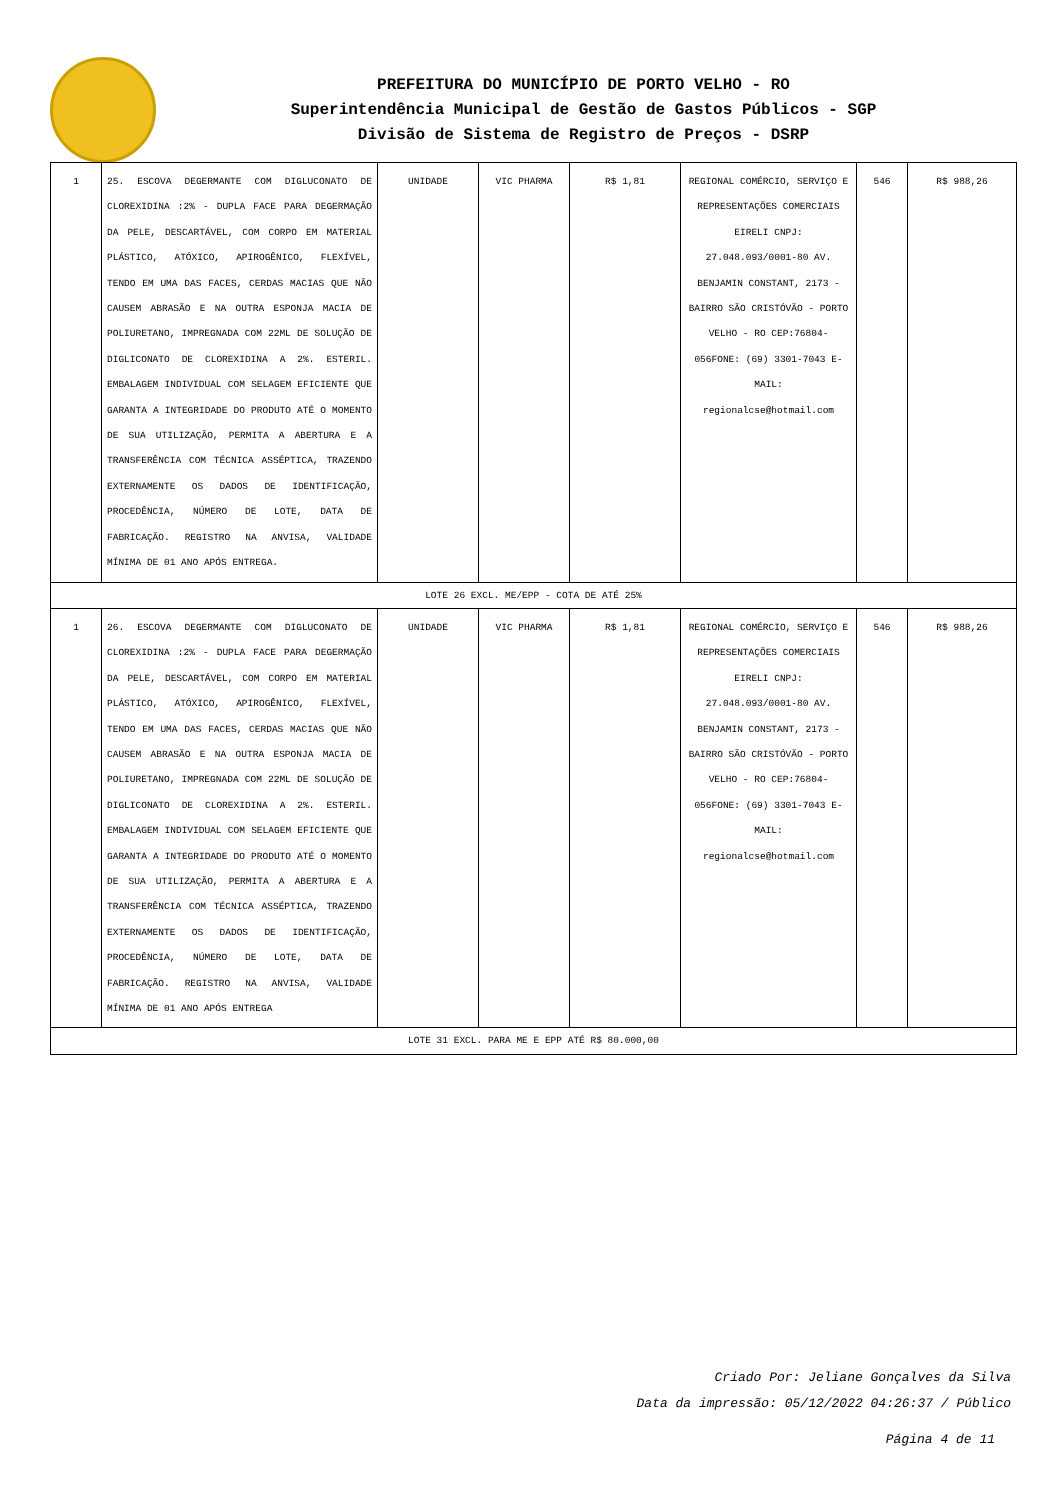PREFEITURA DO MUNICÍPIO DE PORTO VELHO - RO
Superintendência Municipal de Gestão de Gastos Públicos - SGP
Divisão de Sistema de Registro de Preços - DSRP
| 1 | 25. ESCOVA DEGERMANTE COM DIGLUCONATO DE CLOREXIDINA :2% - DUPLA FACE PARA DEGERMAÇÃO DA PELE, DESCARTÁVEL, COM CORPO EM MATERIAL PLÁSTICO, ATÓXICO, APIROGÊNICO, FLEXÍVEL, TENDO EM UMA DAS FACES, CERDAS MACIAS QUE NÃO CAUSEM ABRASÃO E NA OUTRA ESPONJA MACIA DE POLIURETANO, IMPREGNADA COM 22ML DE SOLUÇÃO DE DIGLICONATO DE CLOREXIDINA A 2%. ESTERIL. EMBALAGEM INDIVIDUAL COM SELAGEM EFICIENTE QUE GARANTA A INTEGRIDADE DO PRODUTO ATÉ O MOMENTO DE SUA UTILIZAÇÃO, PERMITA A ABERTURA E A TRANSFERÊNCIA COM TÉCNICA ASSÉPTICA, TRAZENDO EXTERNAMENTE OS DADOS DE IDENTIFICAÇÃO, PROCEDÊNCIA, NÚMERO DE LOTE, DATA DE FABRICAÇÃO. REGISTRO NA ANVISA, VALIDADE MÍNIMA DE 01 ANO APÓS ENTREGA. | UNIDADE | VIC PHARMA | R$ 1,81 | REGIONAL COMÉRCIO, SERVIÇO E REPRESENTAÇÕES COMERCIAIS EIRELI CNPJ: 27.048.093/0001-80 AV. BENJAMIN CONSTANT, 2173 - BAIRRO SÃO CRISTÓVÃO - PORTO VELHO - RO CEP:76804-056FONE: (69) 3301-7043 E-MAIL: regionalcse@hotmail.com | 546 | R$ 988,26 |
| LOTE 26 EXCL. ME/EPP - COTA DE ATÉ 25% | | | | | | | |
| 1 | 26. ESCOVA DEGERMANTE COM DIGLUCONATO DE CLOREXIDINA :2% - DUPLA FACE PARA DEGERMAÇÃO DA PELE, DESCARTÁVEL, COM CORPO EM MATERIAL PLÁSTICO, ATÓXICO, APIROGÊNICO, FLEXÍVEL, TENDO EM UMA DAS FACES, CERDAS MACIAS QUE NÃO CAUSEM ABRASÃO E NA OUTRA ESPONJA MACIA DE POLIURETANO, IMPREGNADA COM 22ML DE SOLUÇÃO DE DIGLICONATO DE CLOREXIDINA A 2%. ESTERIL. EMBALAGEM INDIVIDUAL COM SELAGEM EFICIENTE QUE GARANTA A INTEGRIDADE DO PRODUTO ATÉ O MOMENTO DE SUA UTILIZAÇÃO, PERMITA A ABERTURA E A TRANSFERÊNCIA COM TÉCNICA ASSÉPTICA, TRAZENDO EXTERNAMENTE OS DADOS DE IDENTIFICAÇÃO, PROCEDÊNCIA, NÚMERO DE LOTE, DATA DE FABRICAÇÃO. REGISTRO NA ANVISA, VALIDADE MÍNIMA DE 01 ANO APÓS ENTREGA | UNIDADE | VIC PHARMA | R$ 1,81 | REGIONAL COMÉRCIO, SERVIÇO E REPRESENTAÇÕES COMERCIAIS EIRELI CNPJ: 27.048.093/0001-80 AV. BENJAMIN CONSTANT, 2173 - BAIRRO SÃO CRISTÓVÃO - PORTO VELHO - RO CEP:76804-056FONE: (69) 3301-7043 E-MAIL: regionalcse@hotmail.com | 546 | R$ 988,26 |
| LOTE 31 EXCL. PARA ME E EPP ATÉ R$ 80.000,00 | | | | | | | |
Criado Por: Jeliane Gonçalves da Silva
Data da impressão: 05/12/2022 04:26:37 / Público
Página 4 de 11